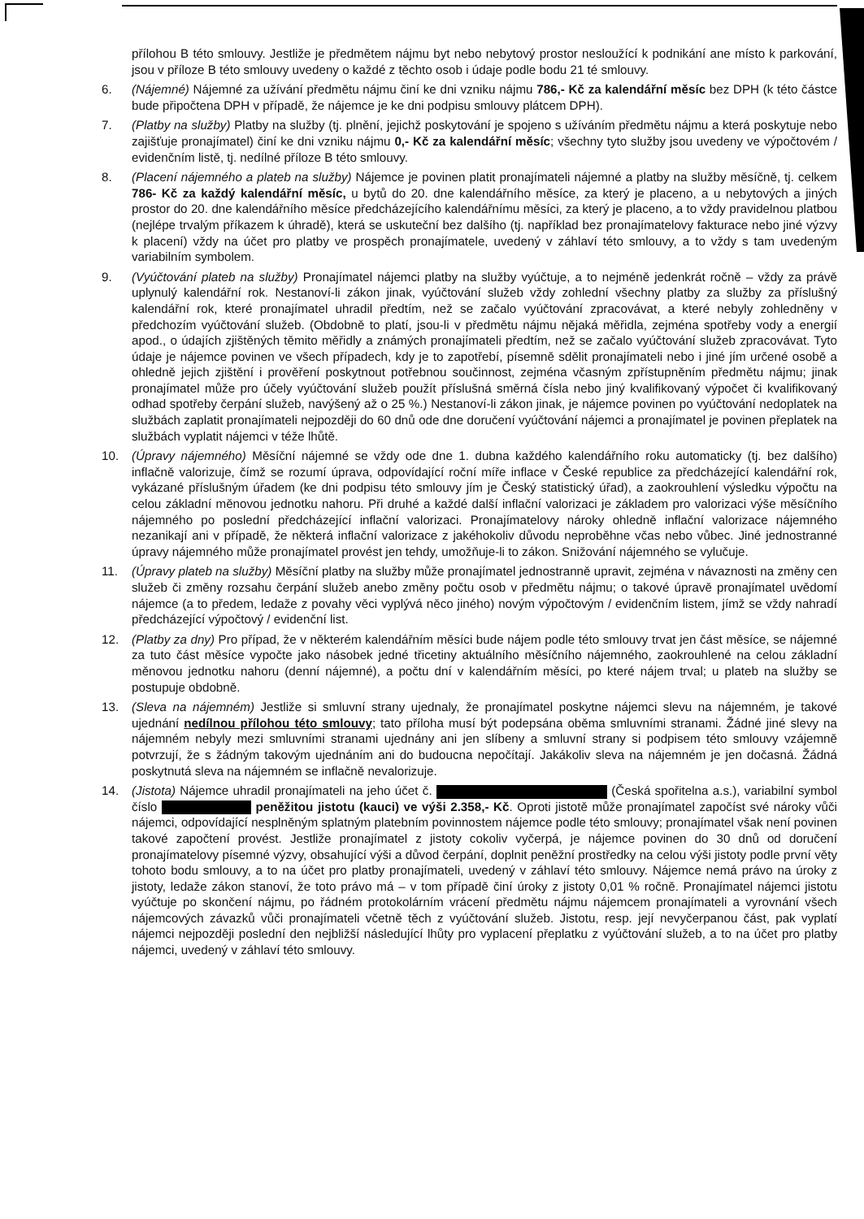přílohou B této smlouvy. Jestliže je předmětem nájmu byt nebo nebytový prostor nesloužící k podnikání ane místo k parkování, jsou v příloze B této smlouvy uvedeny o každé z těchto osob i údaje podle bodu 21 té smlouvy.
6. (Nájemné) Nájemné za užívání předmětu nájmu činí ke dni vzniku nájmu 786,- Kč za kalendářní měsíc bez DPH (k této částce bude připočtena DPH v případě, že nájemce je ke dni podpisu smlouvy plátcem DPH).
7. (Platby na služby) Platby na služby (tj. plnění, jejichž poskytování je spojeno s užíváním předmětu nájmu a která poskytuje nebo zajišťuje pronajímatel) činí ke dni vzniku nájmu 0,- Kč za kalendářní měsíc; všechny tyto služby jsou uvedeny ve výpočtovém / evidenčním listě, tj. nedílné příloze B této smlouvy.
8. (Placení nájemného a plateb na služby) Nájemce je povinen platit pronajímateli nájemné a platby na služby měsíčně, tj. celkem 786- Kč za každý kalendářní měsíc, u bytů do 20. dne kalendářního měsíce, za který je placeno, a u nebytových a jiných prostor do 20. dne kalendářního měsíce předcházejícího kalendářnímu měsíci, za který je placeno, a to vždy pravidelnou platbou (nejlépe trvalým příkazem k úhradě), která se uskuteční bez dalšího (tj. například bez pronajímatelovy fakturace nebo jiné výzvy k placení) vždy na účet pro platby ve prospěch pronajímatele, uvedený v záhlaví této smlouvy, a to vždy s tam uvedeným variabilním symbolem.
9. (Vyúčtování plateb na služby) Pronajímatel nájemci platby na služby vyúčtuje, a to nejméně jedenkrát ročně – vždy za právě uplynulý kalendářní rok. Nestanoví-li zákon jinak, vyúčtování služeb vždy zohlední všechny platby za služby za příslušný kalendářní rok, které pronajímatel uhradil předtím, než se začalo vyúčtování zpracovávat, a které nebyly zohledněny v předchozím vyúčtování služeb. (Obdobně to platí, jsou-li v předmětu nájmu nějaká měřidla, zejména spotřeby vody a energií apod., o údajích zjištěných těmito měřidly a známých pronajímateli předtím, než se začalo vyúčtování služeb zpracovávat. Tyto údaje je nájemce povinen ve všech případech, kdy je to zapotřebí, písemně sdělit pronajímateli nebo i jiné jím určené osobě a ohledně jejich zjištění i prověření poskytnout potřebnou součinnost, zejména včasným zpřístupněním předmětu nájmu; jinak pronajímatel může pro účely vyúčtování služeb použít příslušná směrná čísla nebo jiný kvalifikovaný výpočet či kvalifikovaný odhad spotřeby čerpání služeb, navýšený až o 25 %.) Nestanoví-li zákon jinak, je nájemce povinen po vyúčtování nedoplatek na službách zaplatit pronajímateli nejpozději do 60 dnů ode dne doručení vyúčtování nájemci a pronajímatel je povinen přeplatek na službách vyplatit nájemci v téže lhůtě.
10. (Úpravy nájemného) Měsíční nájemné se vždy ode dne 1. dubna každého kalendářního roku automaticky (tj. bez dalšího) inflačně valorizuje, čímž se rozumí úprava, odpovídající roční míře inflace v České republice za předcházející kalendářní rok, vykázané příslušným úřadem (ke dni podpisu této smlouvy jím je Český statistický úřad), a zaokrouhlení výsledku výpočtu na celou základní měnovou jednotku nahoru. Při druhé a každé další inflační valorizaci je základem pro valorizaci výše měsíčního nájemného po poslední předcházející inflační valorizaci. Pronajímatelovy nároky ohledně inflační valorizace nájemného nezanikají ani v případě, že některá inflační valorizace z jakéhokoliv důvodu neproběhne včas nebo vůbec. Jiné jednostranné úpravy nájemného může pronajímatel provést jen tehdy, umožňuje-li to zákon. Snižování nájemného se vylučuje.
11. (Úpravy plateb na služby) Měsíční platby na služby může pronajímatel jednostranně upravit, zejména v návaznosti na změny cen služeb či změny rozsahu čerpání služeb anebo změny počtu osob v předmětu nájmu; o takové úpravě pronajímatel uvědomí nájemce (a to předem, ledaže z povahy věci vyplývá něco jiného) novým výpočtovým / evidenčním listem, jímž se vždy nahradí předcházející výpočtový / evidenční list.
12. (Platby za dny) Pro případ, že v některém kalendářním měsíci bude nájem podle této smlouvy trvat jen část měsíce, se nájemné za tuto část měsíce vypočte jako násobek jedné třicetiny aktuálního měsíčního nájemného, zaokrouhlené na celou základní měnovou jednotku nahoru (denní nájemné), a počtu dní v kalendářním měsíci, po které nájem trval; u plateb na služby se postupuje obdobně.
13. (Sleva na nájemném) Jestliže si smluvní strany ujednaly, že pronajímatel poskytne nájemci slevu na nájemném, je takové ujednání nedílnou přílohou této smlouvy; tato příloha musí být podepsána oběma smluvními stranami. Žádné jiné slevy na nájemném nebyly mezi smluvními stranami ujednány ani jen slíbeny a smluvní strany si podpisem této smlouvy vzájemně potvrzují, že s žádným takovým ujednáním ani do budoucna nepočítají. Jakákoliv sleva na nájemném je jen dočasná. Žádná poskytnutá sleva na nájemném se inflačně nevalorizuje.
14. (Jistota) Nájemce uhradil pronajímateli na jeho účet č. (Česká spořitelna a.s.), variabilní symbol číslo peněžitou jistotu (kauci) ve výši 2.358,- Kč. Oproti jistotě může pronajímatel započíst své nároky vůči nájemci, odpovídající nesplněným splatným platebním povinnostem nájemce podle této smlouvy; pronajímatel však není povinen takové započtení provést. Jestliže pronajímatel z jistoty cokoliv vyčerpá, je nájemce povinen do 30 dnů od doručení pronajímatelovy písemné výzvy, obsahující výši a důvod čerpání, doplnit peněžní prostředky na celou výši jistoty podle první věty tohoto bodu smlouvy, a to na účet pro platby pronajímateli, uvedený v záhlaví této smlouvy. Nájemce nemá právo na úroky z jistoty, ledaže zákon stanoví, že toto právo má – v tom případě činí úroky z jistoty 0,01 % ročně. Pronajímatel nájemci jistotu vyúčtuje po skončení nájmu, po řádném protokolárním vrácení předmětu nájmu nájemcem pronajímateli a vyrovnání všech nájemcových závazků vůči pronajímateli včetně těch z vyúčtování služeb. Jistotu, resp. její nevyčerpanou část, pak vyplatí nájemci nejpozději poslední den nejbližší následující lhůty pro vyplacení přeplatku z vyúčtování služeb, a to na účet pro platby nájemci, uvedený v záhlaví této smlouvy.